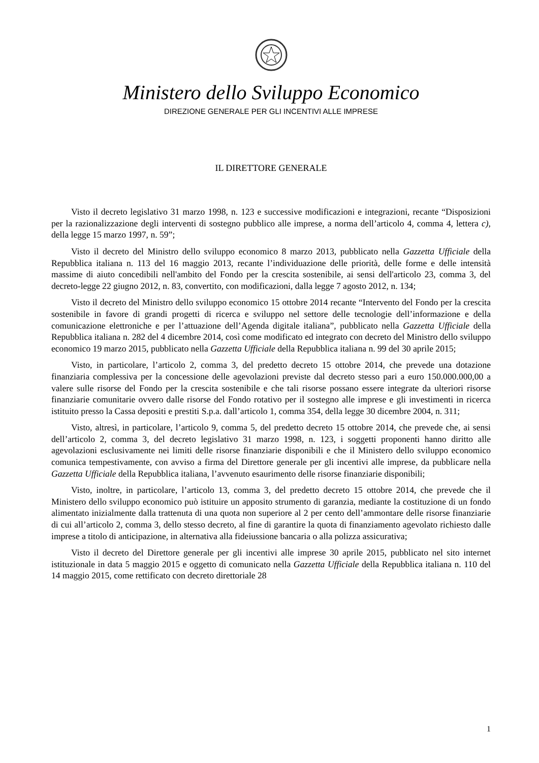Ministero dello Sviluppo Economico
DIREZIONE GENERALE PER GLI INCENTIVI ALLE IMPRESE
IL DIRETTORE GENERALE
Visto il decreto legislativo 31 marzo 1998, n. 123 e successive modificazioni e integrazioni, recante “Disposizioni per la razionalizzazione degli interventi di sostegno pubblico alle imprese, a norma dell’articolo 4, comma 4, lettera c), della legge 15 marzo 1997, n. 59”;
Visto il decreto del Ministro dello sviluppo economico 8 marzo 2013, pubblicato nella Gazzetta Ufficiale della Repubblica italiana n. 113 del 16 maggio 2013, recante l’individuazione delle priorità, delle forme e delle intensità massime di aiuto concedibili nell'ambito del Fondo per la crescita sostenibile, ai sensi dell'articolo 23, comma 3, del decreto-legge 22 giugno 2012, n. 83, convertito, con modificazioni, dalla legge 7 agosto 2012, n. 134;
Visto il decreto del Ministro dello sviluppo economico 15 ottobre 2014 recante “Intervento del Fondo per la crescita sostenibile in favore di grandi progetti di ricerca e sviluppo nel settore delle tecnologie dell’informazione e della comunicazione elettroniche e per l’attuazione dell’Agenda digitale italiana”, pubblicato nella Gazzetta Ufficiale della Repubblica italiana n. 282 del 4 dicembre 2014, così come modificato ed integrato con decreto del Ministro dello sviluppo economico 19 marzo 2015, pubblicato nella Gazzetta Ufficiale della Repubblica italiana n. 99 del 30 aprile 2015;
Visto, in particolare, l’articolo 2, comma 3, del predetto decreto 15 ottobre 2014, che prevede una dotazione finanziaria complessiva per la concessione delle agevolazioni previste dal decreto stesso pari a euro 150.000.000,00 a valere sulle risorse del Fondo per la crescita sostenibile e che tali risorse possano essere integrate da ulteriori risorse finanziarie comunitarie ovvero dalle risorse del Fondo rotativo per il sostegno alle imprese e gli investimenti in ricerca istituito presso la Cassa depositi e prestiti S.p.a. dall’articolo 1, comma 354, della legge 30 dicembre 2004, n. 311;
Visto, altresì, in particolare, l’articolo 9, comma 5, del predetto decreto 15 ottobre 2014, che prevede che, ai sensi dell’articolo 2, comma 3, del decreto legislativo 31 marzo 1998, n. 123, i soggetti proponenti hanno diritto alle agevolazioni esclusivamente nei limiti delle risorse finanziarie disponibili e che il Ministero dello sviluppo economico comunica tempestivamente, con avviso a firma del Direttore generale per gli incentivi alle imprese, da pubblicare nella Gazzetta Ufficiale della Repubblica italiana, l’avvenuto esaurimento delle risorse finanziarie disponibili;
Visto, inoltre, in particolare, l’articolo 13, comma 3, del predetto decreto 15 ottobre 2014, che prevede che il Ministero dello sviluppo economico può istituire un apposito strumento di garanzia, mediante la costituzione di un fondo alimentato inizialmente dalla trattenuta di una quota non superiore al 2 per cento dell’ammontare delle risorse finanziarie di cui all’articolo 2, comma 3, dello stesso decreto, al fine di garantire la quota di finanziamento agevolato richiesto dalle imprese a titolo di anticipazione, in alternativa alla fideiussione bancaria o alla polizza assicurativa;
Visto il decreto del Direttore generale per gli incentivi alle imprese 30 aprile 2015, pubblicato nel sito internet istituzionale in data 5 maggio 2015 e oggetto di comunicato nella Gazzetta Ufficiale della Repubblica italiana n. 110 del 14 maggio 2015, come rettificato con decreto direttoriale 28
1